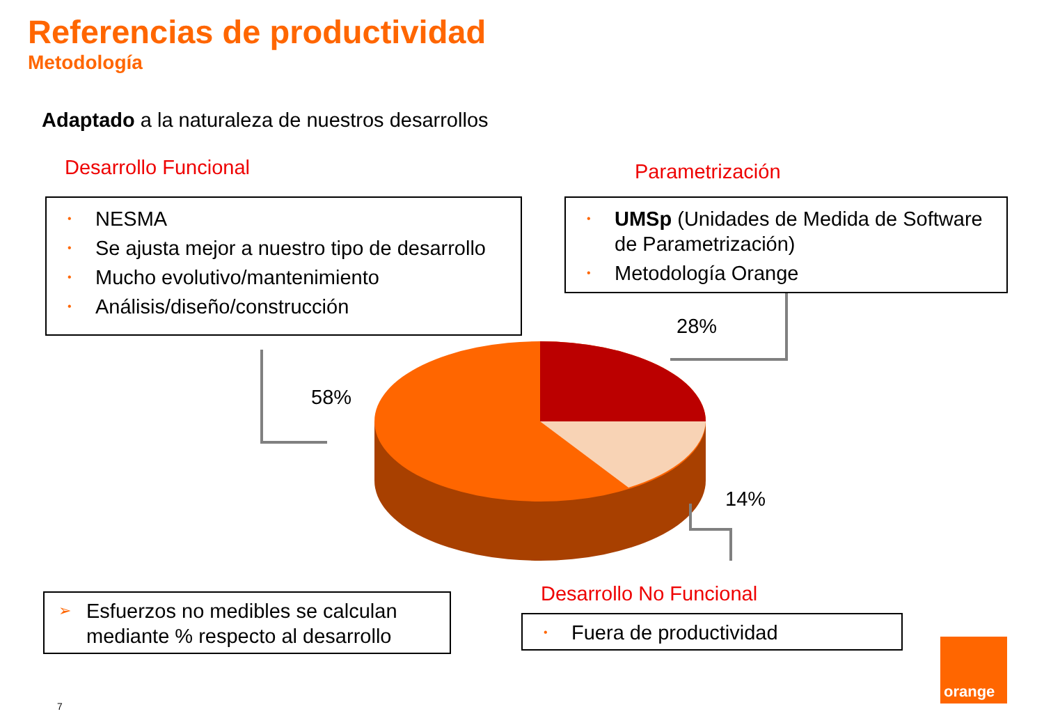Referencias de productividad
Metodología
Adaptado a la naturaleza de nuestros desarrollos
Desarrollo Funcional Parametrización
• NESMA
• Se ajusta mejor a nuestro tipo de desarrollo
• Mucho evolutivo/mantenimiento
• Análisis/diseño/construcción
• UMSp (Unidades de Medida de Software de Parametrización)
• Metodología Orange
58%
28%
14%
Desarrollo No Funcional
➢ Esfuerzos no medibles se calculan mediante % respecto al desarrollo
• Fuera de productividad
7
orange